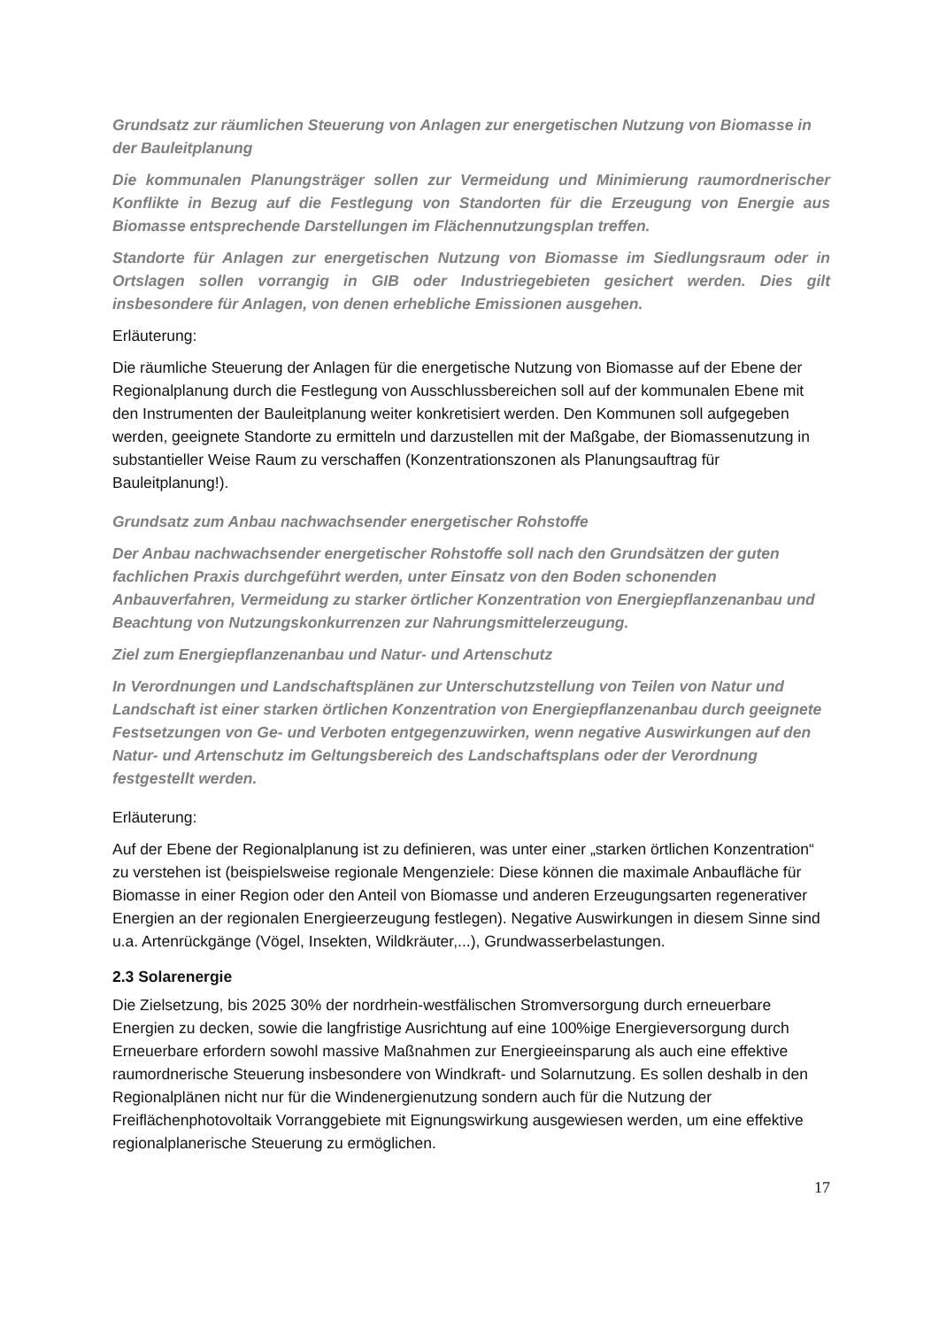Grundsatz zur räumlichen Steuerung von Anlagen zur energetischen Nutzung von Biomasse in der Bauleitplanung
Die kommunalen Planungsträger sollen zur Vermeidung und Minimierung raumordnerischer Konflikte in Bezug auf die Festlegung von Standorten für die Erzeugung von Energie aus Biomasse entsprechende Darstellungen im Flächennutzungsplan treffen.
Standorte für Anlagen zur energetischen Nutzung von Biomasse im Siedlungsraum oder in Ortslagen sollen vorrangig in GIB oder Industriegebieten gesichert werden. Dies gilt insbesondere für Anlagen, von denen erhebliche Emissionen ausgehen.
Erläuterung:
Die räumliche Steuerung der Anlagen für die energetische Nutzung von Biomasse auf der Ebene der Regionalplanung durch die Festlegung von Ausschlussbereichen soll auf der kommunalen Ebene mit den Instrumenten der Bauleitplanung weiter konkretisiert werden. Den Kommunen soll aufgegeben werden, geeignete Standorte zu ermitteln und darzustellen mit der Maßgabe, der Biomassenutzung in substantieller Weise Raum zu verschaffen (Konzentrationszonen als Planungsauftrag für Bauleitplanung!).
Grundsatz zum Anbau nachwachsender energetischer Rohstoffe
Der Anbau nachwachsender energetischer Rohstoffe soll nach den Grundsätzen der guten fachlichen Praxis durchgeführt werden, unter Einsatz von den Boden schonenden Anbauverfahren, Vermeidung zu starker örtlicher Konzentration von Energiepflanzenanbau und Beachtung von Nutzungskonkurrenzen zur Nahrungsmittelerzeugung.
Ziel zum Energiepflanzenanbau und Natur- und Artenschutz
In Verordnungen und Landschaftsplänen zur Unterschutzstellung von Teilen von Natur und Landschaft ist einer starken örtlichen Konzentration von Energiepflanzenanbau durch geeignete Festsetzungen von Ge- und Verboten entgegenzuwirken, wenn negative Auswirkungen auf den Natur- und Artenschutz im Geltungsbereich des Landschaftsplans oder der Verordnung festgestellt werden.
Erläuterung:
Auf der Ebene der Regionalplanung ist zu definieren, was unter einer „starken örtlichen Konzentration“ zu verstehen ist (beispielsweise regionale Mengenziele: Diese können die maximale Anbaufläche für Biomasse in einer Region oder den Anteil von Biomasse und anderen Erzeugungsarten regenerativer Energien an der regionalen Energieerzeugung festlegen). Negative Auswirkungen in diesem Sinne sind u.a. Artenrückgänge (Vögel, Insekten, Wildkräuter,...), Grundwasserbelastungen.
2.3 Solarenergie
Die Zielsetzung, bis 2025 30% der nordrhein-westfälischen Stromversorgung durch erneuerbare Energien zu decken, sowie die langfristige Ausrichtung auf eine 100%ige Energieversorgung durch Erneuerbare erfordern sowohl massive Maßnahmen zur Energieeinsparung als auch eine effektive raumordnerische Steuerung insbesondere von Windkraft- und Solarnutzung. Es sollen deshalb in den Regionalplänen nicht nur für die Windenergienutzung sondern auch für die Nutzung der Freiflächenphotovoltaik Vorranggebiete mit Eignungswirkung ausgewiesen werden, um eine effektive regionalplanerische Steuerung zu ermöglichen.
17